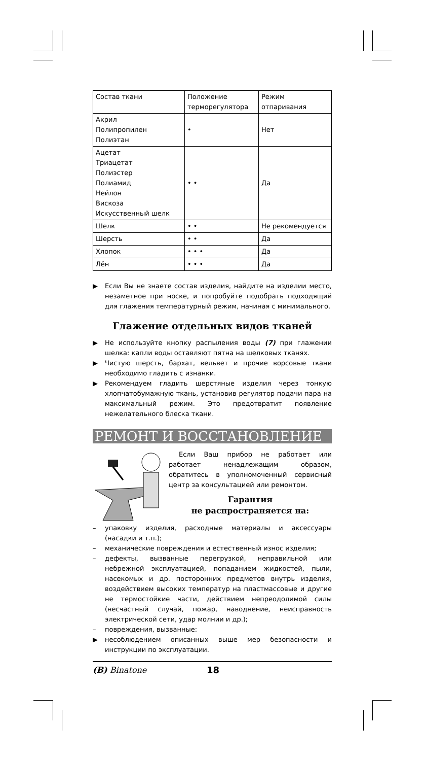| Состав ткани | Положение терморегулятора | Режим отпаривания |
| --- | --- | --- |
| Акрил Полипропилен Полиэтан | • | Нет |
| Ацетат Триацетат Полиэстер Полиамид Нейлон Вискоза Искусственный шелк | • • | Да |
| Шелк | • • | Не рекомендуется |
| Шерсть | • • | Да |
| Хлопок | • • • | Да |
| Лён | • • • | Да |
▶ Если Вы не знаете состав изделия, найдите на изделии место, незаметное при носке, и попробуйте подобрать подходящий для глажения температурный режим, начиная с минимального.
Глажение отдельных видов тканей
▶ Не используйте кнопку распыления воды (7) при глажении шелка: капли воды оставляют пятна на шелковых тканях.
▶ Чистую шерсть, бархат, вельвет и прочие ворсовые ткани необходимо гладить с изнанки.
▶ Рекомендуем гладить шерстяные изделия через тонкую хлопчатобумажную ткань, установив регулятор подачи пара на максимальный режим. Это предотвратит появление нежелательного блеска ткани.
РЕМОНТ И ВОССТАНОВЛЕНИЕ
Если Ваш прибор не работает или работает ненадлежащим образом, обратитесь в уполномоченный сервисный центр за консультацией или ремонтом.
Гарантия
не распространяется на:
– упаковку изделия, расходные материалы и аксессуары (насадки и т.п.);
– механические повреждения и естественный износ изделия;
– дефекты, вызванные перегрузкой, неправильной или небрежной эксплуатацией, попаданием жидкостей, пыли, насекомых и др. посторонних предметов внутрь изделия, воздействием высоких температур на пластмассовые и другие не термостойкие части, действием непреодолимой силы (несчастный случай, пожар, наводнение, неисправность электрической сети, удар молнии и др.);
– повреждения, вызванные:
▶ несоблюдением описанных выше мер безопасности и инструкции по эксплуатации.
(B) Binatone 18